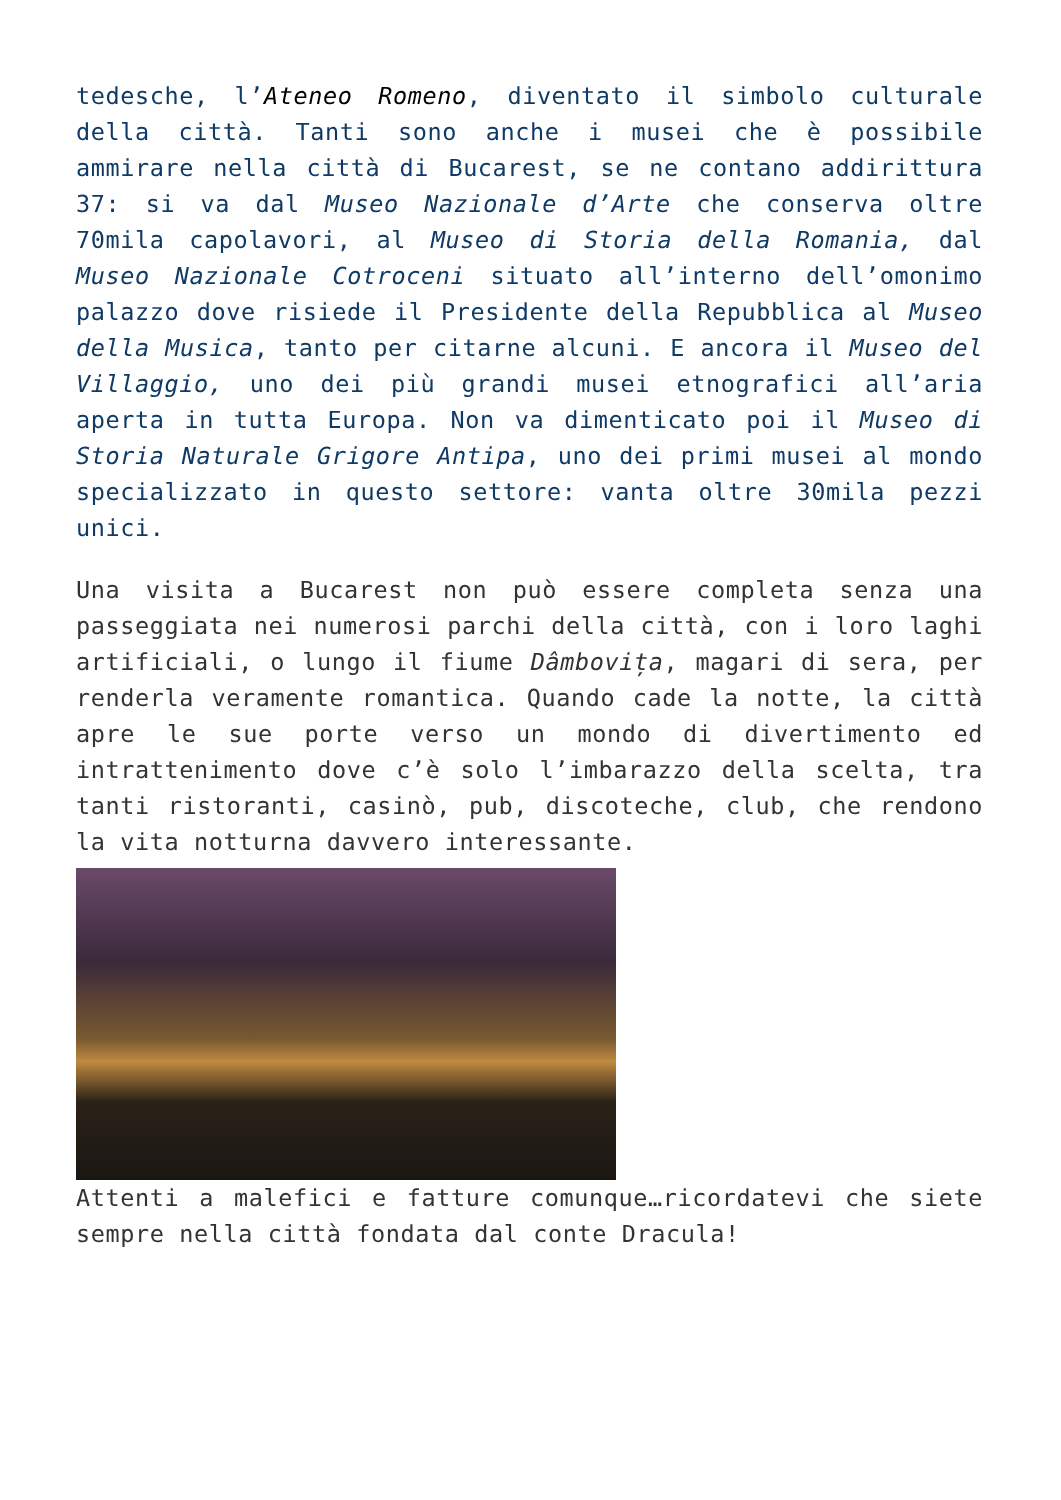tedesche, l’Ateneo Romeno, diventato il simbolo culturale della città. Tanti sono anche i musei che è possibile ammirare nella città di Bucarest, se ne contano addirittura 37: si va dal Museo Nazionale d’Arte che conserva oltre 70mila capolavori, al Museo di Storia della Romania, dal Museo Nazionale Cotroceni situato all’interno dell’omonimo palazzo dove risiede il Presidente della Repubblica al Museo della Musica, tanto per citarne alcuni. E ancora il Museo del Villaggio, uno dei più grandi musei etnografici all’aria aperta in tutta Europa. Non va dimenticato poi il Museo di Storia Naturale Grigore Antipa, uno dei primi musei al mondo specializzato in questo settore: vanta oltre 30mila pezzi unici.
Una visita a Bucarest non può essere completa senza una passeggiata nei numerosi parchi della città, con i loro laghi artificiali, o lungo il fiume Dâmbovița, magari di sera, per renderla veramente romantica. Quando cade la notte, la città apre le sue porte verso un mondo di divertimento ed intrattenimento dove c’è solo l’imbarazzo della scelta, tra tanti ristoranti, casinò, pub, discoteche, club, che rendono la vita notturna davvero interessante.
Attenti a malefici e fatture comunque…ricordatevi che siete sempre nella città fondata dal conte Dracula!